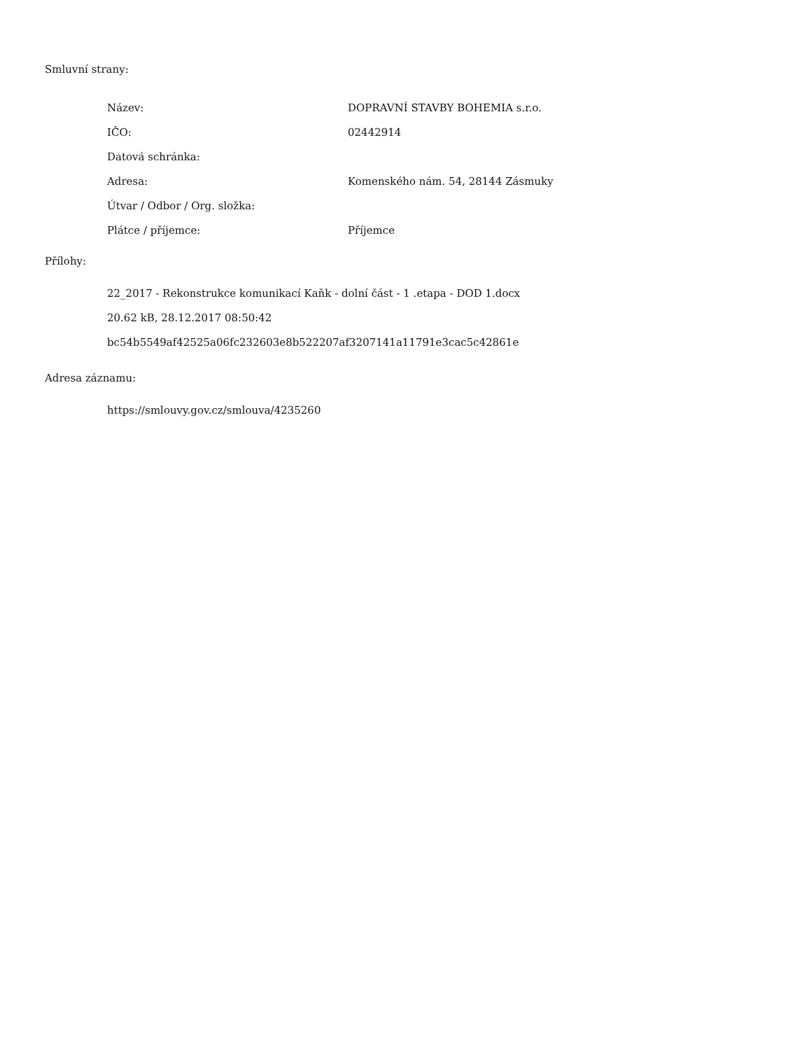Smluvní strany:
| Název: | DOPRAVNÍ STAVBY BOHEMIA s.r.o. |
| IČO: | 02442914 |
| Datová schránka: | |
| Adresa: | Komenského nám. 54, 28144 Zásmuky |
| Útvar / Odbor / Org. složka: | |
| Plátce / příjemce: | Příjemce |
Přílohy:
22_2017 - Rekonstrukce komunikací Kaňk - dolní část - 1 .etapa - DOD 1.docx
20.62 kB, 28.12.2017 08:50:42
bc54b5549af42525a06fc232603e8b522207af3207141a11791e3cac5c42861e
Adresa záznamu:
https://smlouvy.gov.cz/smlouva/4235260